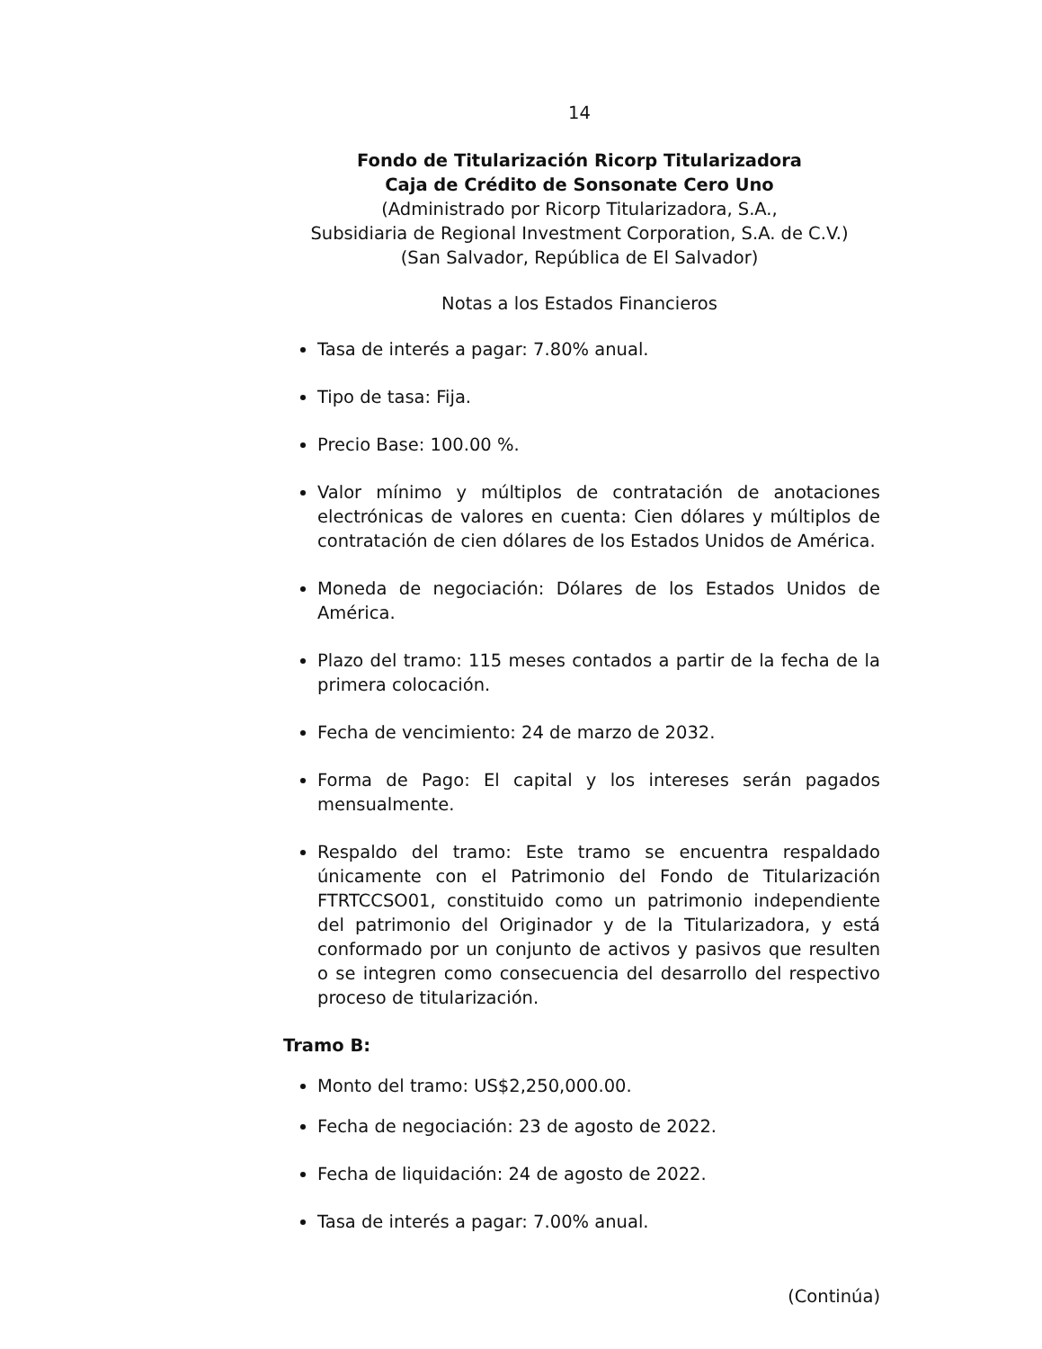14
Fondo de Titularización Ricorp Titularizadora
Caja de Crédito de Sonsonate Cero Uno
(Administrado por Ricorp Titularizadora, S.A.,
Subsidiaria de Regional Investment Corporation, S.A. de C.V.)
(San Salvador, República de El Salvador)
Notas a los Estados Financieros
Tasa de interés a pagar: 7.80% anual.
Tipo de tasa: Fija.
Precio Base: 100.00 %.
Valor mínimo y múltiplos de contratación de anotaciones electrónicas de valores en cuenta: Cien dólares y múltiplos de contratación de cien dólares de los Estados Unidos de América.
Moneda de negociación: Dólares de los Estados Unidos de América.
Plazo del tramo: 115 meses contados a partir de la fecha de la primera colocación.
Fecha de vencimiento: 24 de marzo de 2032.
Forma de Pago: El capital y los intereses serán pagados mensualmente.
Respaldo del tramo: Este tramo se encuentra respaldado únicamente con el Patrimonio del Fondo de Titularización FTRTCCSO01, constituido como un patrimonio independiente del patrimonio del Originador y de la Titularizadora, y está conformado por un conjunto de activos y pasivos que resulten o se integren como consecuencia del desarrollo del respectivo proceso de titularización.
Tramo B:
Monto del tramo: US$2,250,000.00.
Fecha de negociación: 23 de agosto de 2022.
Fecha de liquidación: 24 de agosto de 2022.
Tasa de interés a pagar: 7.00% anual.
(Continúa)